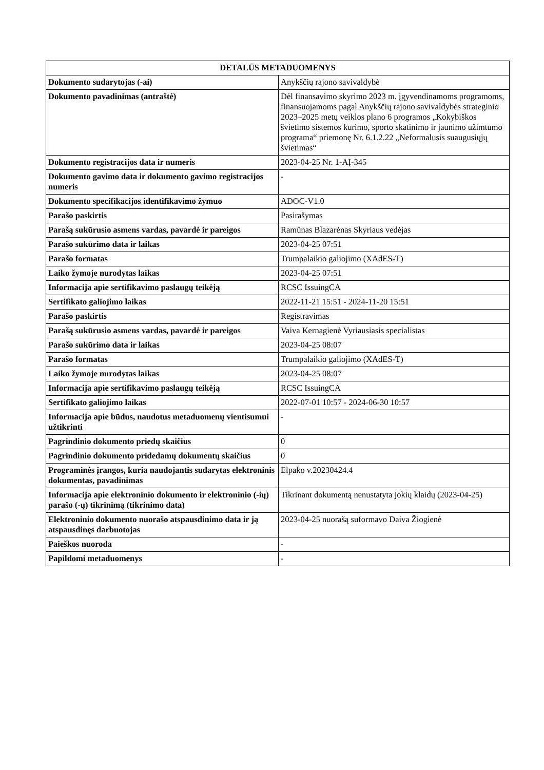| DETALŪS METADUOMENYS | |
| --- | --- |
| Dokumento sudarytojas (-ai) | Anykščių rajono savivaldybė |
| Dokumento pavadinimas (antraštė) | Dėl finansavimo skyrimo 2023 m. įgyvendinamoms programoms, finansuojamoms pagal Anykščių rajono savivaldybės strateginio 2023–2025 metų veiklos plano 6 programos „Kokybiškos švietimo sistemos kūrimo, sporto skatinimo ir jaunimo užimtumo programa“ priemonę Nr. 6.1.2.22 „Neformalusis suaugusiųjų švietimas“ |
| Dokumento registracijos data ir numeris | 2023-04-25 Nr. 1-AĮ-345 |
| Dokumento gavimo data ir dokumento gavimo registracijos numeris | - |
| Dokumento specifikacijos identifikavimo žymuo | ADOC-V1.0 |
| Parašo paskirtis | Pasirašymas |
| Parašą sukūrusio asmens vardas, pavardė ir pareigos | Ramūnas Blazarėnas Skyriaus vedėjas |
| Parašo sukūrimo data ir laikas | 2023-04-25 07:51 |
| Parašo formatas | Trumpalaikio galiojimo (XAdES-T) |
| Laiko žymoje nurodytas laikas | 2023-04-25 07:51 |
| Informacija apie sertifikavimo paslaugų teikėją | RCSC IssuingCA |
| Sertifikato galiojimo laikas | 2022-11-21 15:51 - 2024-11-20 15:51 |
| Parašo paskirtis | Registravimas |
| Parašą sukūrusio asmens vardas, pavardė ir pareigos | Vaiva Kernagienė Vyriausiasis specialistas |
| Parašo sukūrimo data ir laikas | 2023-04-25 08:07 |
| Parašo formatas | Trumpalaikio galiojimo (XAdES-T) |
| Laiko žymoje nurodytas laikas | 2023-04-25 08:07 |
| Informacija apie sertifikavimo paslaugų teikėją | RCSC IssuingCA |
| Sertifikato galiojimo laikas | 2022-07-01 10:57 - 2024-06-30 10:57 |
| Informacija apie būdus, naudotus metaduomenų vientisumui užtikrinti | - |
| Pagrindinio dokumento priedų skaičius | 0 |
| Pagrindinio dokumento pridedamų dokumentų skaičius | 0 |
| Programinės įrangos, kuria naudojantis sudarytas elektroninis dokumentas, pavadinimas | Elpako v.20230424.4 |
| Informacija apie elektroninio dokumento ir elektroninio (-ių) parašo (-ų) tikrinimą (tikrinimo data) | Tikrinant dokumentą nenustatyta jokių klaidų (2023-04-25) |
| Elektroninio dokumento nuorašo atspausdinimo data ir ją atspausdinęs darbuotojas | 2023-04-25 nuorašą suformavo Daiva Žiogienė |
| Paieškos nuoroda | - |
| Papildomi metaduomenys | - |